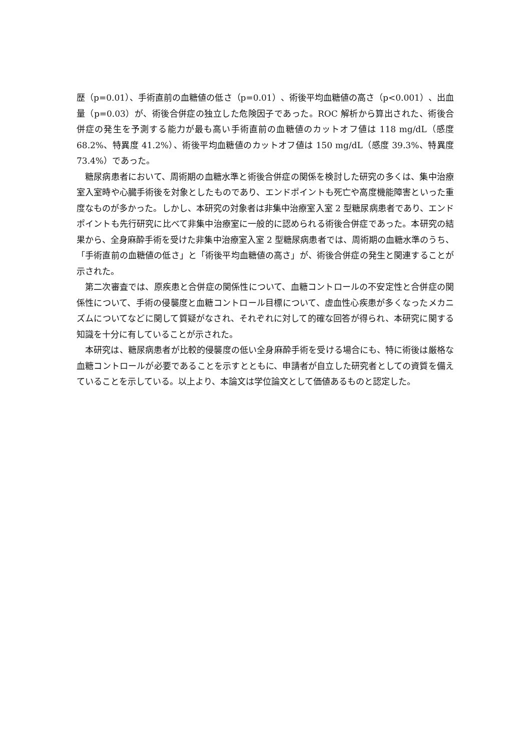歴（p=0.01）、手術直前の血糖値の低さ（p=0.01）、術後平均血糖値の高さ（p<0.001）、出血量（p=0.03）が、術後合併症の独立した危険因子であった。ROC 解析から算出された、術後合併症の発生を予測する能力が最も高い手術直前の血糖値のカットオフ値は 118 mg/dL（感度 68.2%、特異度 41.2%）、術後平均血糖値のカットオフ値は 150 mg/dL（感度 39.3%、特異度 73.4%）であった。
糖尿病患者において、周術期の血糖水準と術後合併症の関係を検討した研究の多くは、集中治療室入室時や心臓手術後を対象としたものであり、エンドポイントも死亡や高度機能障害といった重度なものが多かった。しかし、本研究の対象者は非集中治療室入室 2 型糖尿病患者であり、エンドポイントも先行研究に比べて非集中治療室に一般的に認められる術後合併症であった。本研究の結果から、全身麻酔手術を受けた非集中治療室入室 2 型糖尿病患者では、周術期の血糖水準のうち、「手術直前の血糖値の低さ」と「術後平均血糖値の高さ」が、術後合併症の発生と関連することが示された。
第二次審査では、原疾患と合併症の関係性について、血糖コントロールの不安定性と合併症の関係性について、手術の侵襲度と血糖コントロール目標について、虚血性心疾患が多くなったメカニズムについてなどに関して質疑がなされ、それぞれに対して的確な回答が得られ、本研究に関する知識を十分に有していることが示された。
本研究は、糖尿病患者が比較的侵襲度の低い全身麻酔手術を受ける場合にも、特に術後は厳格な血糖コントロールが必要であることを示すとともに、申請者が自立した研究者としての資質を備えていることを示している。以上より、本論文は学位論文として価値あるものと認定した。